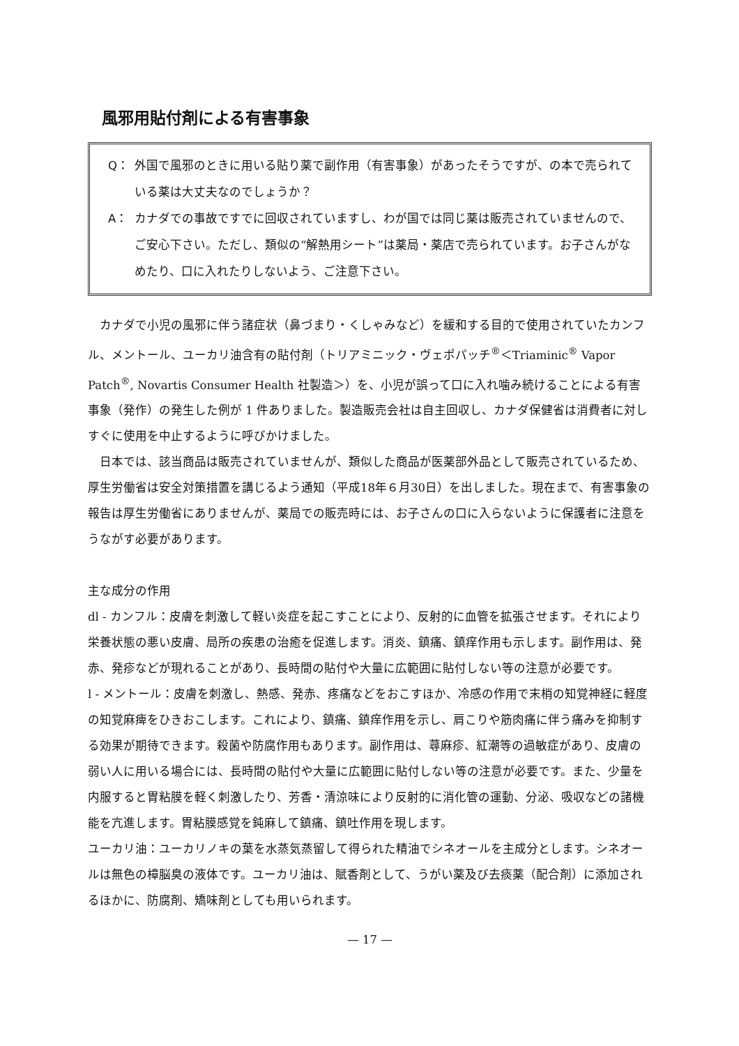風邪用貼付剤による有害事象
Q： 外国で風邪のときに用いる貼り薬で副作用（有害事象）があったそうですが、の本で売られている薬は大丈夫なのでしょうか？
A： カナダでの事故ですでに回収されていますし、わが国では同じ薬は販売されていませんので、ご安心下さい。ただし、類似の“解熱用シート”は薬局・薬店で売られています。お子さんがなめたり、口に入れたりしないよう、ご注意下さい。
カナダで小児の風邪に伴う諸症状（鼻づまり・くしゃみなど）を緩和する目的で使用されていたカンフル、メントール、ユーカリ油含有の貼付剤（トリアミニック・ヴェポパッチ<sup>®</sup>＜Triaminic<sup>®</sup> Vapor　Patch<sup>®</sup>, Novartis Consumer Health 社製造＞）を、小児が誤って口に入れ噛み続けることによる有害事象（発作）の発生した例が 1 件ありました。製造販売会社は自主回収し、カナダ保健省は消費者に対しすぐに使用を中止するように呼びかけました。
日本では、該当商品は販売されていませんが、類似した商品が医薬部外品として販売されているため、厚生労働省は安全対策措置を講じるよう通知（平成18年６月30日）を出しました。現在まで、有害事象の報告は厚生労働省にありませんが、薬局での販売時には、お子さんの口に入らないように保護者に注意をうながす必要があります。
主な成分の作用
dl - カンフル：皮膚を刺激して軽い炎症を起こすことにより、反射的に血管を拡張させます。それにより栄養状態の悪い皮膚、局所の疾患の治癒を促進します。消炎、鎮痛、鎮痒作用も示します。副作用は、発赤、発疹などが現れることがあり、長時間の貼付や大量に広範囲に貼付しない等の注意が必要です。
l - メントール：皮膚を刺激し、熱感、発赤、疼痛などをおこすほか、冷感の作用で末梢の知覚神経に軽度の知覚麻痺をひきおこします。これにより、鎮痛、鎮痒作用を示し、肩こりや筋肉痛に伴う痛みを抑制する効果が期待できます。殺菌や防腐作用もあります。副作用は、蕁麻疹、紅潮等の過敏症があり、皮膚の弱い人に用いる場合には、長時間の貼付や大量に広範囲に貼付しない等の注意が必要です。また、少量を内服すると胃粘膜を軽く刺激したり、芳香・清涼味により反射的に消化管の運動、分泌、吸収などの諸機能を亢進します。胃粘膜感覚を鈍麻して鎮痛、鎮吐作用を現します。
ユーカリ油：ユーカリノキの葉を水蒸気蒸留して得られた精油でシネオールを主成分とします。シネオールは無色の樟脳臭の液体です。ユーカリ油は、賦香剤として、うがい薬及び去痰薬（配合剤）に添加されるほかに、防腐剤、矯味剤としても用いられます。
— 17 —